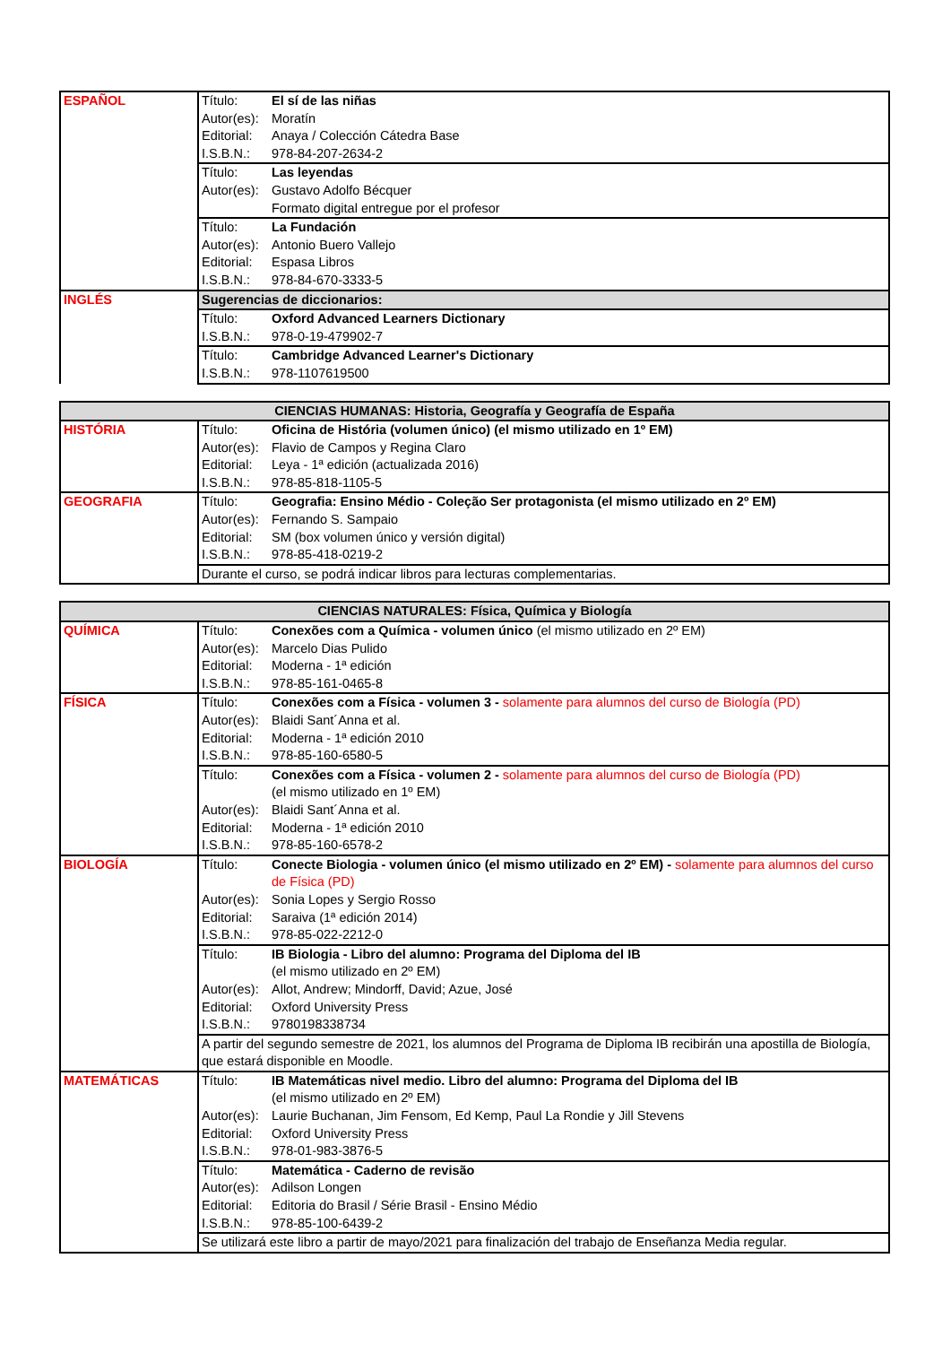| ESPAÑOL | Título: | El sí de las niñas |
| | Autor(es): | Moratín |
| | Editorial: | Anaya / Colección Cátedra Base |
| | I.S.B.N.: | 978-84-207-2634-2 |
| | Título: | Las leyendas |
| | Autor(es): | Gustavo Adolfo Bécquer |
| | | Formato digital entregue por el profesor |
| | Título: | La Fundación |
| | Autor(es): | Antonio Buero Vallejo |
| | Editorial: | Espasa Libros |
| | I.S.B.N.: | 978-84-670-3333-5 |
| INGLÉS | Sugerencias de diccionarios: | |
| | Título: | Oxford Advanced Learners Dictionary |
| | I.S.B.N.: | 978-0-19-479902-7 |
| | Título: | Cambridge Advanced Learner's Dictionary |
| | I.S.B.N.: | 978-1107619500 |
| CIENCIAS HUMANAS: Historia, Geografía y Geografía de España | | |
| --- | --- | --- |
| HISTÓRIA | Título: | Oficina de História (volumen único) (el mismo utilizado en 1º EM) |
| | Autor(es): | Flavio de Campos y Regina Claro |
| | Editorial: | Leya - 1ª edición (actualizada 2016) |
| | I.S.B.N.: | 978-85-818-1105-5 |
| GEOGRAFIA | Título: | Geografia: Ensino Médio - Coleção Ser protagonista (el mismo utilizado en 2º EM) |
| | Autor(es): | Fernando S. Sampaio |
| | Editorial: | SM (box volumen único y versión digital) |
| | I.S.B.N.: | 978-85-418-0219-2 |
| | Durante el curso, se podrá indicar libros para lecturas complementarias. | |
| CIENCIAS NATURALES: Física, Química y Biología | | |
| --- | --- | --- |
| QUÍMICA | Título: | Conexões com a Química - volumen único (el mismo utilizado en 2º EM) |
| | Autor(es): | Marcelo Dias Pulido |
| | Editorial: | Moderna - 1ª edición |
| | I.S.B.N.: | 978-85-161-0465-8 |
| FÍSICA | Título: | Conexões com a Física - volumen 3 - solamente para alumnos del curso de Biología (PD) |
| | Autor(es): | Blaidi Sant´Anna et al. |
| | Editorial: | Moderna - 1ª edición 2010 |
| | I.S.B.N.: | 978-85-160-6580-5 |
| | Título: | Conexões com a Física - volumen 2 - solamente para alumnos del curso de Biología (PD) (el mismo utilizado en 1º EM) |
| | Autor(es): | Blaidi Sant´Anna et al. |
| | Editorial: | Moderna - 1ª edición 2010 |
| | I.S.B.N.: | 978-85-160-6578-2 |
| BIOLOGÍA | Título: | Conecte Biologia - volumen único (el mismo utilizado en 2º EM) - solamente para alumnos del curso de Física (PD) |
| | Autor(es): | Sonia Lopes y Sergio Rosso |
| | Editorial: | Saraiva (1ª edición 2014) |
| | I.S.B.N.: | 978-85-022-2212-0 |
| | Título: | IB Biologia - Libro del alumno: Programa del Diploma del IB (el mismo utilizado en 2º EM) |
| | Autor(es): | Allot, Andrew; Mindorff, David; Azue, José |
| | Editorial: | Oxford University Press |
| | I.S.B.N.: | 9780198338734 |
| | A partir del segundo semestre de 2021, los alumnos del Programa de Diploma IB recibirán una apostilla de Biología, que estará disponible en Moodle. | |
| MATEMÁTICAS | Título: | IB Matemáticas nivel medio. Libro del alumno: Programa del Diploma del IB (el mismo utilizado en 2º EM) |
| | Autor(es): | Laurie Buchanan, Jim Fensom, Ed Kemp, Paul La Rondie y Jill Stevens |
| | Editorial: | Oxford University Press |
| | I.S.B.N.: | 978-01-983-3876-5 |
| | Título: | Matemática - Caderno de revisão |
| | Autor(es): | Adilson Longen |
| | Editorial: | Editoria do Brasil / Série Brasil - Ensino Médio |
| | I.S.B.N.: | 978-85-100-6439-2 |
| | Se utilizará este libro a partir de mayo/2021 para finalización del trabajo de Enseñanza Media regular. | |